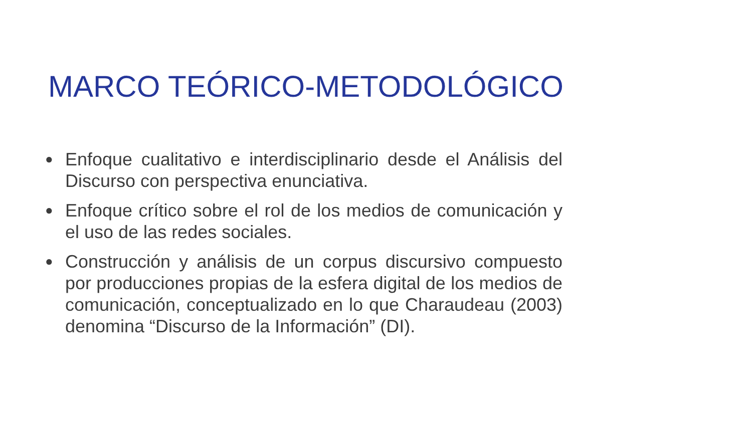MARCO TEÓRICO-METODOLÓGICO
● Enfoque cualitativo e interdisciplinario desde el Análisis del Discurso con perspectiva enunciativa.
● Enfoque crítico sobre el rol de los medios de comunicación y el uso de las redes sociales.
● Construcción y análisis de un corpus discursivo compuesto por producciones propias de la esfera digital de los medios de comunicación, conceptualizado en lo que Charaudeau (2003) denomina “Discurso de la Información” (DI).